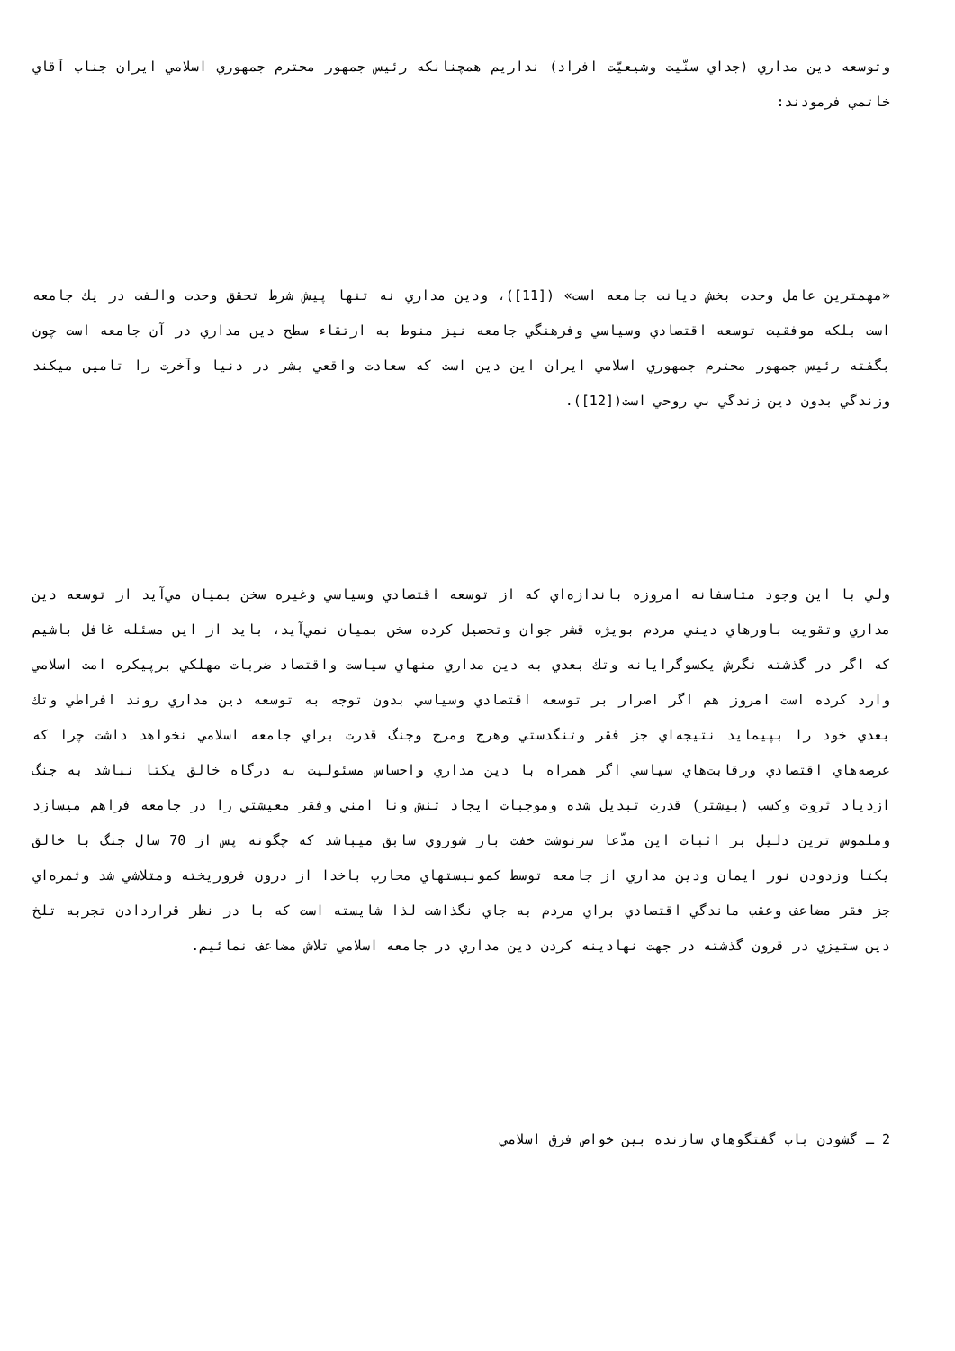وتوسعه دين مداري (جداي سنّيت وشيعيّت افراد) نداريم همچنانكه رئيس جمهور محترم جمهوري اسلامي ايران جناب آقاي خاتمي فرمودند:
«مهمترين عامل وحدت بخش ديانت جامعه است» ([11])، ودين مداري نه تنها پيش شرط تحقق وحدت والفت در يك جامعه است بلكه موفقيت توسعه اقتصادي وسياسي وفرهنگي جامعه نيز منوط به ارتقاء سطح دين مداري در آن جامعه است چون بگفته رئيس جمهور محترم جمهوري اسلامي ايران اين دين است كه سعادت واقعي بشر در دنيا وآخرت را تامين ميكند وزندگي بدون دين زندگي بي روحي است([12]).
ولي با اين وجود متاسفانه امروزه باندازه‌اي كه از توسعه اقتصادي وسياسي وغيره سخن بميان مي‌آيد از توسعه دين مداري وتقويت باورهاي ديني مردم بويژه قشر جوان وتحصيل كرده سخن بميان نمي‌آيد، بايد از اين مسئله غافل باشيم كه اگر در گذشته نگرش يكسوگرايانه وتك بعدي به دين مداري منهاي سياست واقتصاد ضربات مهلكي برپيكره امت اسلامي وارد كرده است امروز هم اگر اصرار بر توسعه اقتصادي وسياسي بدون توجه به توسعه دين مداري روند افراطي وتك بعدي خود را بپيمايد نتيجه‌اي جز فقر وتنگدستي وهرج ومرج وجنگ قدرت براي جامعه اسلامي نخواهد داشت چرا كه عرصه‌هاي اقتصادي ورقابت‌هاي سياسي اگر همراه با دين مداري واحساس مسئوليت به درگاه خالق يكتا نباشد به جنگ ازدياد ثروت وكسب (بيشتر) قدرت تبديل شده وموجبات ايجاد تنش ونا امني وفقر معيشتي را در جامعه فراهم ميسازد وملموس ترين دليل بر اثبات اين مدّعا سرنوشت خفت بار شوروي سابق ميباشد كه چگونه پس از 70 سال جنگ با خالق يكتا وزدودن نور ايمان ودين مداري از جامعه توسط كمونيستهاي محارب باخدا از درون فروريخته ومتلاشي شد وثمره‌اي جز فقر مضاعف وعقب ماندگي اقتصادي براي مردم به جاي نگذاشت لذا شايسته است كه با در نظر قراردادن تجربه تلخ دين ستيزي در قرون گذشته در جهت نهادينه كردن دين مداري در جامعه اسلامي تلاش مضاعف نمائيم.
2 ـ گشودن باب گفتگوهاي سازنده بين خواص فرق اسلامي